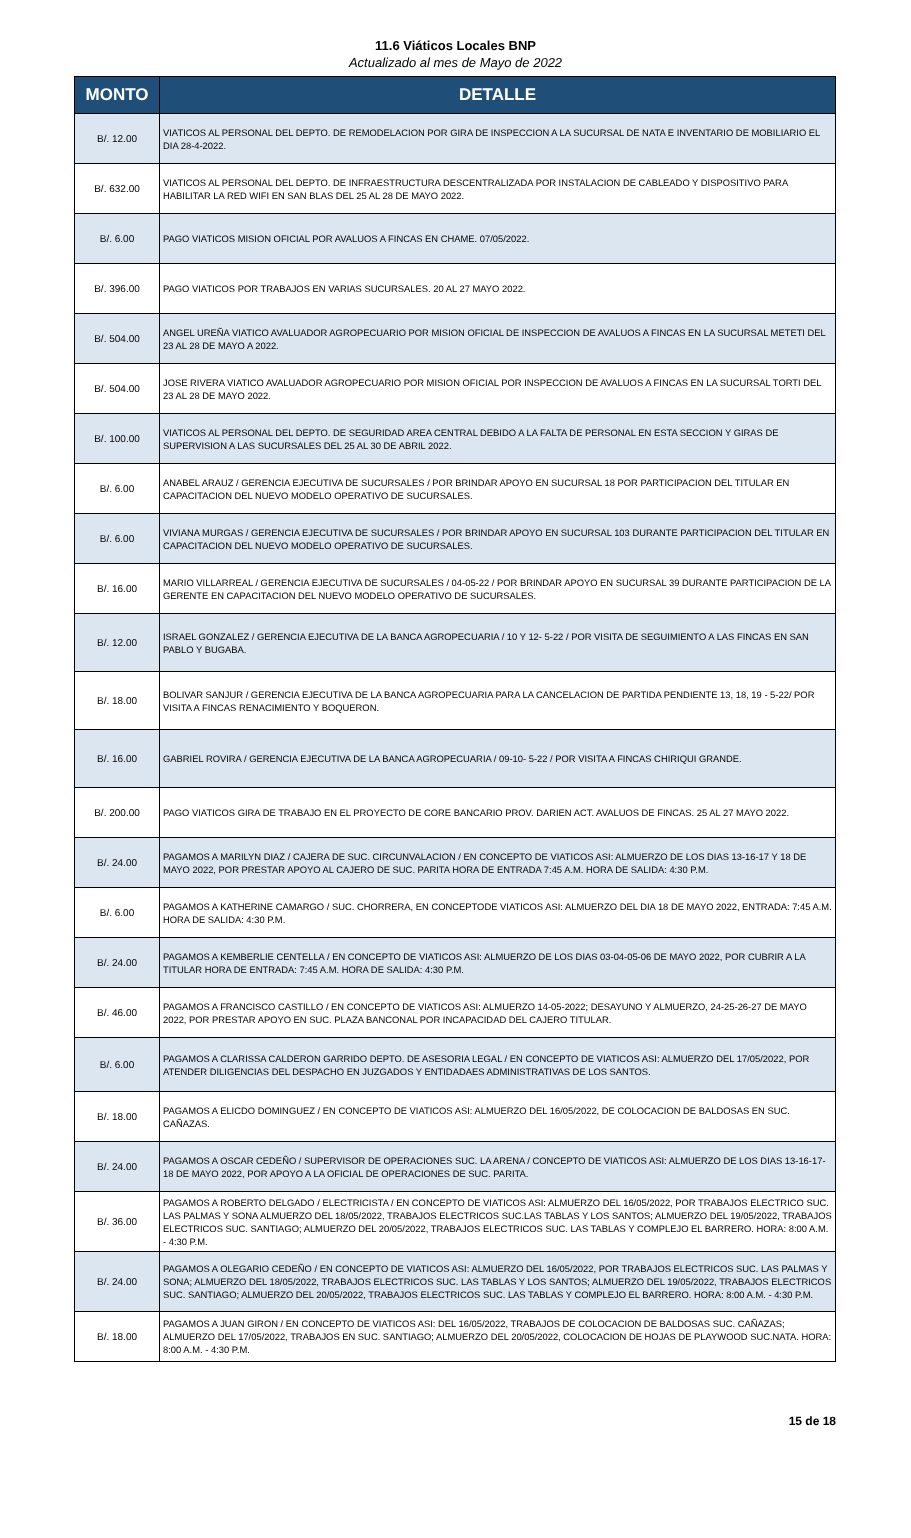11.6 Viáticos Locales BNP
Actualizado al mes de Mayo de 2022
| MONTO | DETALLE |
| --- | --- |
| B/. 12.00 | VIATICOS AL PERSONAL DEL DEPTO. DE REMODELACION POR GIRA DE INSPECCION A LA SUCURSAL DE NATA E INVENTARIO DE MOBILIARIO EL DIA 28-4-2022. |
| B/. 632.00 | VIATICOS AL PERSONAL DEL DEPTO. DE INFRAESTRUCTURA DESCENTRALIZADA POR INSTALACION DE CABLEADO Y DISPOSITIVO PARA HABILITAR LA RED WIFI EN SAN BLAS DEL 25 AL 28 DE MAYO 2022. |
| B/. 6.00 | PAGO VIATICOS MISION OFICIAL POR AVALUOS A FINCAS EN CHAME. 07/05/2022. |
| B/. 396.00 | PAGO VIATICOS POR TRABAJOS EN VARIAS SUCURSALES. 20 AL 27 MAYO 2022. |
| B/. 504.00 | ANGEL UREÑA VIATICO AVALUADOR AGROPECUARIO POR MISION OFICIAL DE INSPECCION DE AVALUOS A FINCAS EN LA SUCURSAL METETI DEL 23 AL 28 DE MAYO A 2022. |
| B/. 504.00 | JOSE RIVERA VIATICO AVALUADOR AGROPECUARIO POR MISION OFICIAL POR INSPECCION DE AVALUOS A FINCAS EN LA SUCURSAL TORTI DEL 23 AL 28 DE MAYO 2022. |
| B/. 100.00 | VIATICOS AL PERSONAL DEL DEPTO. DE SEGURIDAD AREA CENTRAL DEBIDO A LA FALTA DE PERSONAL EN ESTA SECCION Y GIRAS DE SUPERVISION A LAS SUCURSALES DEL 25 AL 30 DE ABRIL 2022. |
| B/. 6.00 | ANABEL ARAUZ / GERENCIA EJECUTIVA DE SUCURSALES / POR BRINDAR APOYO EN SUCURSAL 18 POR PARTICIPACION DEL TITULAR EN CAPACITACION DEL NUEVO MODELO OPERATIVO DE SUCURSALES. |
| B/. 6.00 | VIVIANA MURGAS / GERENCIA EJECUTIVA DE SUCURSALES / POR BRINDAR APOYO EN SUCURSAL 103 DURANTE PARTICIPACION DEL TITULAR EN CAPACITACION DEL NUEVO MODELO OPERATIVO DE SUCURSALES. |
| B/. 16.00 | MARIO VILLARREAL / GERENCIA EJECUTIVA DE SUCURSALES / 04-05-22 / POR BRINDAR APOYO EN SUCURSAL 39 DURANTE PARTICIPACION DE LA GERENTE EN CAPACITACION DEL NUEVO MODELO OPERATIVO DE SUCURSALES. |
| B/. 12.00 | ISRAEL GONZALEZ / GERENCIA EJECUTIVA DE LA BANCA AGROPECUARIA / 10 Y 12- 5-22 / POR VISITA DE SEGUIMIENTO A LAS FINCAS EN SAN PABLO Y BUGABA. |
| B/. 18.00 | BOLIVAR SANJUR / GERENCIA EJECUTIVA DE LA BANCA AGROPECUARIA PARA LA CANCELACION DE PARTIDA PENDIENTE 13, 18, 19 - 5-22/ POR VISITA A FINCAS RENACIMIENTO Y BOQUERON. |
| B/. 16.00 | GABRIEL ROVIRA / GERENCIA EJECUTIVA DE LA BANCA AGROPECUARIA / 09-10- 5-22 / POR VISITA A FINCAS CHIRIQUI GRANDE. |
| B/. 200.00 | PAGO VIATICOS GIRA DE TRABAJO EN EL PROYECTO DE CORE BANCARIO PROV. DARIEN ACT. AVALUOS DE FINCAS. 25 AL 27 MAYO 2022. |
| B/. 24.00 | PAGAMOS A MARILYN DIAZ / CAJERA DE SUC. CIRCUNVALACION / EN CONCEPTO DE VIATICOS ASI: ALMUERZO DE LOS DIAS 13-16-17 Y 18 DE MAYO 2022, POR PRESTAR APOYO AL CAJERO DE SUC. PARITA HORA DE ENTRADA 7:45 A.M. HORA DE SALIDA: 4:30 P.M. |
| B/. 6.00 | PAGAMOS A KATHERINE CAMARGO / SUC. CHORRERA, EN CONCEPTODE VIATICOS ASI: ALMUERZO DEL DIA 18 DE MAYO 2022, ENTRADA: 7:45 A.M. HORA DE SALIDA: 4:30 P.M. |
| B/. 24.00 | PAGAMOS A KEMBERLIE CENTELLA / EN CONCEPTO DE VIATICOS ASI: ALMUERZO DE LOS DIAS 03-04-05-06 DE MAYO 2022, POR CUBRIR A LA TITULAR HORA DE ENTRADA: 7:45 A.M. HORA DE SALIDA: 4:30 P.M. |
| B/. 46.00 | PAGAMOS A FRANCISCO CASTILLO / EN CONCEPTO DE VIATICOS ASI: ALMUERZO 14-05-2022; DESAYUNO Y ALMUERZO, 24-25-26-27 DE MAYO 2022, POR PRESTAR APOYO EN SUC. PLAZA BANCONAL POR INCAPACIDAD DEL CAJERO TITULAR. |
| B/. 6.00 | PAGAMOS A CLARISSA CALDERON GARRIDO DEPTO. DE ASESORIA LEGAL / EN CONCEPTO DE VIATICOS ASI: ALMUERZO DEL 17/05/2022, POR ATENDER DILIGENCIAS DEL DESPACHO EN JUZGADOS Y ENTIDADAES ADMINISTRATIVAS DE LOS SANTOS. |
| B/. 18.00 | PAGAMOS A ELICDO DOMINGUEZ / EN CONCEPTO DE VIATICOS ASI: ALMUERZO DEL 16/05/2022, DE COLOCACION DE BALDOSAS EN SUC. CAÑAZAS. |
| B/. 24.00 | PAGAMOS A OSCAR CEDEÑO / SUPERVISOR DE OPERACIONES SUC. LA ARENA / CONCEPTO DE VIATICOS ASI: ALMUERZO DE LOS DIAS 13-16-17-18 DE MAYO 2022, POR APOYO A LA OFICIAL DE OPERACIONES DE SUC. PARITA. |
| B/. 36.00 | PAGAMOS A ROBERTO DELGADO / ELECTRICISTA / EN CONCEPTO DE VIATICOS ASI: ALMUERZO DEL 16/05/2022, POR TRABAJOS ELECTRICO SUC. LAS PALMAS Y SONA ALMUERZO DEL 18/05/2022, TRABAJOS ELECTRICOS SUC.LAS TABLAS Y LOS SANTOS; ALMUERZO DEL 19/05/2022, TRABAJOS ELECTRICOS SUC. SANTIAGO; ALMUERZO DEL 20/05/2022, TRABAJOS ELECTRICOS SUC. LAS TABLAS Y COMPLEJO EL BARRERO. HORA: 8:00 A.M. - 4:30 P.M. |
| B/. 24.00 | PAGAMOS A OLEGARIO CEDEÑO / EN CONCEPTO DE VIATICOS ASI: ALMUERZO DEL 16/05/2022, POR TRABAJOS ELECTRICOS SUC. LAS PALMAS Y SONA; ALMUERZO DEL 18/05/2022, TRABAJOS ELECTRICOS SUC. LAS TABLAS Y LOS SANTOS; ALMUERZO DEL 19/05/2022, TRABAJOS ELECTRICOS SUC. SANTIAGO; ALMUERZO DEL 20/05/2022, TRABAJOS ELECTRICOS SUC. LAS TABLAS Y COMPLEJO EL BARRERO. HORA: 8:00 A.M. - 4:30 P.M. |
| B/. 18.00 | PAGAMOS A JUAN GIRON / EN CONCEPTO DE VIATICOS ASI: DEL 16/05/2022, TRABAJOS DE COLOCACION DE BALDOSAS SUC. CAÑAZAS; ALMUERZO DEL 17/05/2022, TRABAJOS EN SUC. SANTIAGO; ALMUERZO DEL 20/05/2022, COLOCACION DE HOJAS DE PLAYWOOD SUC.NATA. HORA: 8:00 A.M. - 4:30 P.M. |
15 de 18